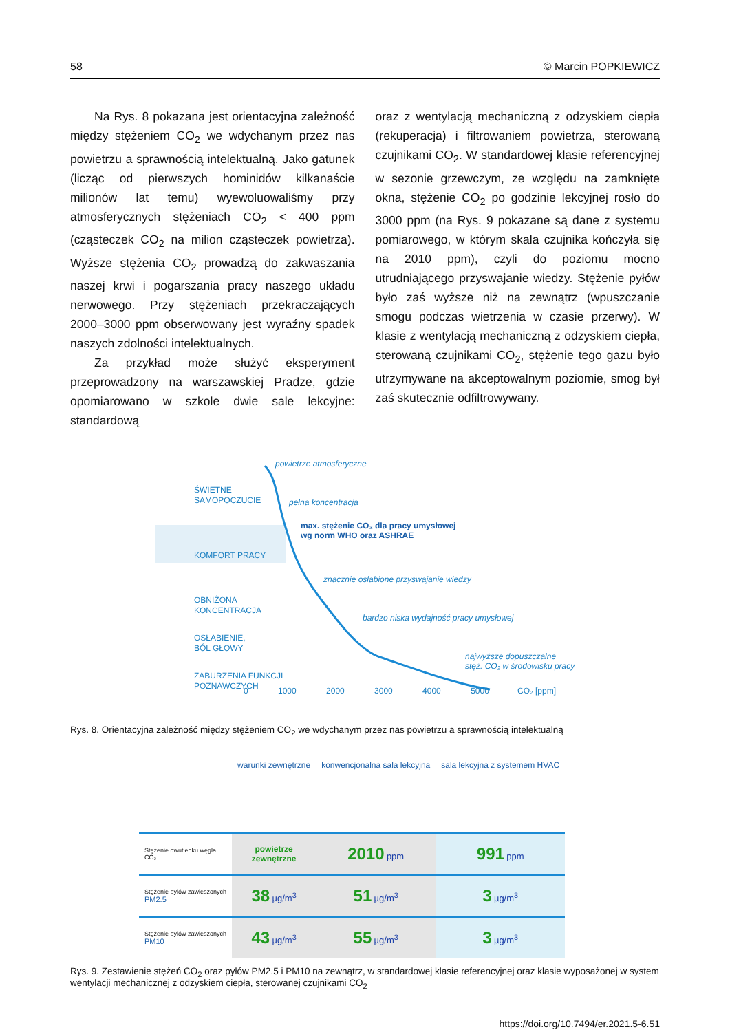58 © Marcin POPKIEWICZ
Na Rys. 8 pokazana jest orientacyjna zależność między stężeniem CO<sub>2</sub> we wdychanym przez nas powietrzu a sprawnością intelektualną. Jako gatunek (licząc od pierwszych hominidów kilkanaście milionów lat temu) wyewoluowaliśmy przy atmosferycznych stężeniach CO<sub>2</sub> < 400 ppm (cząsteczek CO<sub>2</sub> na milion cząsteczek powietrza). Wyższe stężenia CO<sub>2</sub> prowadzą do zakwaszania naszej krwi i pogarszania pracy naszego układu nerwowego. Przy stężeniach przekraczających 2000–3000 ppm obserwowany jest wyraźny spadek naszych zdolności intelektualnych.
Za przykład może służyć eksperyment przeprowadzony na warszawskiej Pradze, gdzie opomiarowano w szkole dwie sale lekcyjne: standardową
oraz z wentylacją mechaniczną z odzyskiem ciepła (rekuperacja) i filtrowaniem powietrza, sterowaną czujnikami CO<sub>2</sub>. W standardowej klasie referencyjnej w sezonie grzewczym, ze względu na zamknięte okna, stężenie CO<sub>2</sub> po godzinie lekcyjnej rosło do 3000 ppm (na Rys. 9 pokazane są dane z systemu pomiarowego, w którym skala czujnika kończyła się na 2010 ppm), czyli do poziomu mocno utrudniającego przyswajanie wiedzy. Stężenie pyłów było zaś wyższe niż na zewnątrz (wpuszczanie smogu podczas wietrzenia w czasie przerwy). W klasie z wentylacją mechaniczną z odzyskiem ciepła, sterowaną czujnikami CO<sub>2</sub>, stężenie tego gazu było utrzymywane na akceptowalnym poziomie, smog był zaś skutecznie odfiltrowywany.
ŚWIETNE
SAMOPOCZUCIE
KOMFORT PRACY
OBNIŻONA
KONCENTRACJA
OSŁABIENIE,
BÓL GŁOWY
ZABURZENIA FUNKCJI
POZNAWCZYCH
powietrze atmosferyczne
pełna koncentracja
max. stężenie CO₂ dla pracy umysłowej
wg norm WHO oraz ASHRAE
znacznie osłabione przyswajanie wiedzy
bardzo niska wydajność pracy umysłowej
najwyższe dopuszczalne
stęż. CO₂ w środowisku pracy
0 1000 2000 3000 4000 5000 CO₂ [ppm]
Rys. 8. Orientacyjna zależność między stężeniem CO<sub>2</sub> we wdychanym przez nas powietrzu a sprawnością intelektualną
| | warunki zewnętrzne | konwencjonalna sala lekcyjna | sala lekcyjna z systemem HVAC |
| --- | --- | --- | --- |
| Stężenie dwutlenku węgla CO₂ | powietrze zewnętrzne | 2010 ppm | 991 ppm |
| Stężenie pyłów zawieszonych PM2.5 | 38 µg/m<sup>3</sup> | 51 µg/m<sup>3</sup> | 3 µg/m<sup>3</sup> |
| Stężenie pyłów zawieszonych PM10 | 43 µg/m<sup>3</sup> | 55 µg/m<sup>3</sup> | 3 µg/m<sup>3</sup> |
Rys. 9. Zestawienie stężeń CO<sub>2</sub> oraz pyłów PM2.5 i PM10 na zewnątrz, w standardowej klasie referencyjnej oraz klasie wyposażonej w system wentylacji mechanicznej z odzyskiem ciepła, sterowanej czujnikami CO<sub>2</sub>
https://doi.org/10.7494/er.2021.5-6.51